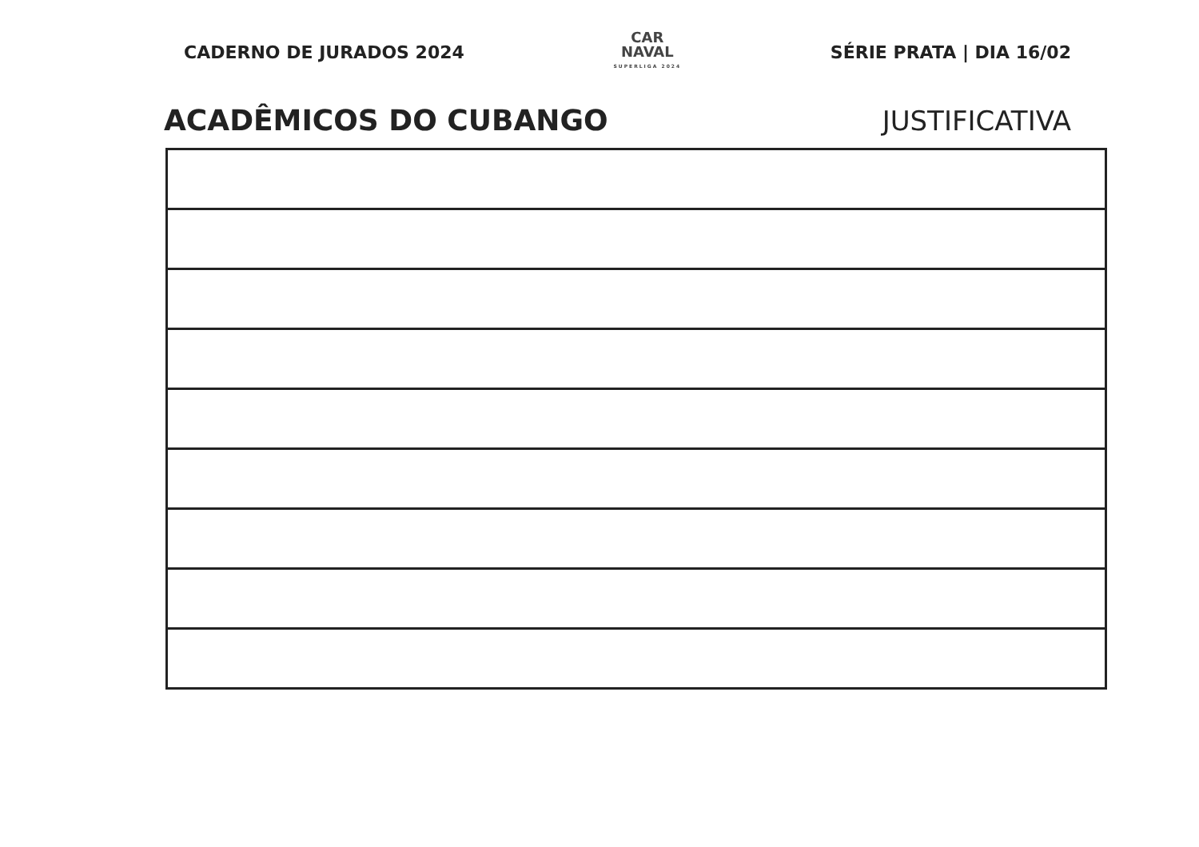CADERNO DE JURADOS 2024
CAR
NAVAL
SUPERLIGA 2024
SÉRIE PRATA | DIA 16/02
ACADÊMICOS DO CUBANGO
JUSTIFICATIVA